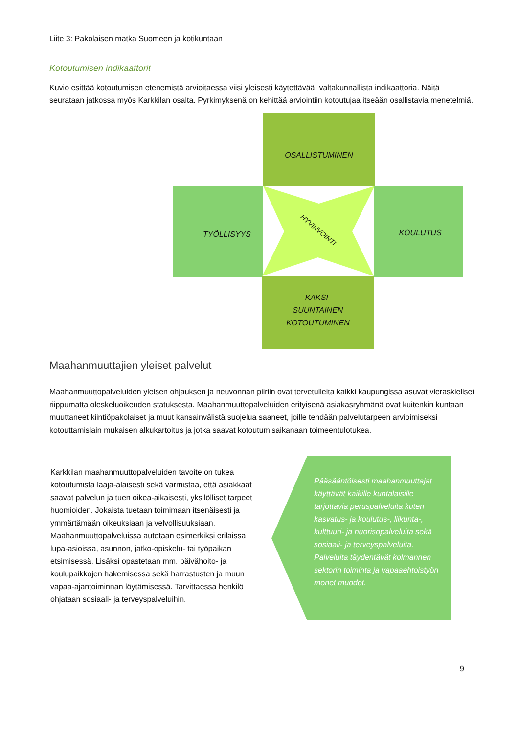Liite 3: Pakolaisen matka Suomeen ja kotikuntaan
Kotoutumisen indikaattorit
Kuvio esittää kotoutumisen etenemistä arvioitaessa viisi yleisesti käytettävää, valtakunnallista indikaattoria. Näitä seurataan jatkossa myös Karkkilan osalta. Pyrkimyksenä on kehittää arviointiin kotoutujaa itseään osallistavia menetelmiä.
OSALLISTUMINEN
TYÖLLISYYS KOULUTUS
HYVINVOINTI
KAKSI-
SUUNTAINEN
KOTOUTUMINEN
Maahanmuuttajien yleiset palvelut
Maahanmuuttopalveluiden yleisen ohjauksen ja neuvonnan piiriin ovat tervetulleita kaikki kaupungissa asuvat vieraskieliset riippumatta oleskeluoikeuden statuksesta. Maahanmuuttopalveluiden erityisenä asiakasryhmänä ovat kuitenkin kuntaan muuttaneet kiintiöpakolaiset ja muut kansainvälistä suojelua saaneet, joille tehdään palvelutarpeen arvioimiseksi kotouttamislain mukaisen alkukartoitus ja jotka saavat kotoutumisaikanaan toimeentulotukea.
Karkkilan maahanmuuttopalveluiden tavoite on tukea kotoutumista laaja-alaisesti sekä varmistaa, että asiakkaat saavat palvelun ja tuen oikea-aikaisesti, yksilölliset tarpeet huomioiden. Jokaista tuetaan toimimaan itsenäisesti ja ymmärtämään oikeuksiaan ja velvollisuuksiaan. Maahanmuuttopalveluissa autetaan esimerkiksi erilaissa lupa-asioissa, asunnon, jatko-opiskelu- tai työpaikan etsimisessä. Lisäksi opastetaan mm. päivähoito- ja koulupaikkojen hakemisessa sekä harrastusten ja muun vapaa-ajantoiminnan löytämisessä. Tarvittaessa henkilö ohjataan sosiaali- ja terveyspalveluihin.
Pääsääntöisesti maahanmuuttajat käyttävät kaikille kuntalaisille tarjottavia peruspalveluita kuten kasvatus- ja koulutus-, liikunta-, kulttuuri- ja nuorisopalveluita sekä sosiaali- ja terveyspalveluita. Palveluita täydentävät kolmannen sektorin toiminta ja vapaaehtoistyön monet muodot.
9